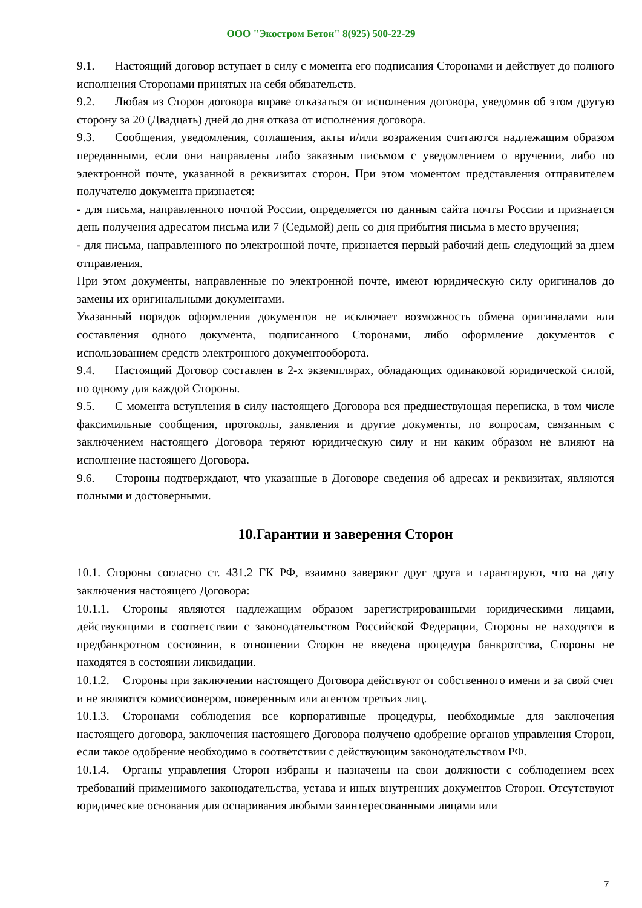ООО "Экостром Бетон" 8(925) 500-22-29
9.1. Настоящий договор вступает в силу с момента его подписания Сторонами и действует до полного исполнения Сторонами принятых на себя обязательств.
9.2. Любая из Сторон договора вправе отказаться от исполнения договора, уведомив об этом другую сторону за 20 (Двадцать) дней до дня отказа от исполнения договора.
9.3. Сообщения, уведомления, соглашения, акты и/или возражения считаются надлежащим образом переданными, если они направлены либо заказным письмом с уведомлением о вручении, либо по электронной почте, указанной в реквизитах сторон. При этом моментом представления отправителем получателю документа признается:
- для письма, направленного почтой России, определяется по данным сайта почты России и признается день получения адресатом письма или 7 (Седьмой) день со дня прибытия письма в место вручения;
- для письма, направленного по электронной почте, признается первый рабочий день следующий за днем отправления.
При этом документы, направленные по электронной почте, имеют юридическую силу оригиналов до замены их оригинальными документами.
Указанный порядок оформления документов не исключает возможность обмена оригиналами или составления одного документа, подписанного Сторонами, либо оформление документов с использованием средств электронного документооборота.
9.4. Настоящий Договор составлен в 2-х экземплярах, обладающих одинаковой юридической силой, по одному для каждой Стороны.
9.5. С момента вступления в силу настоящего Договора вся предшествующая переписка, в том числе факсимильные сообщения, протоколы, заявления и другие документы, по вопросам, связанным с заключением настоящего Договора теряют юридическую силу и ни каким образом не влияют на исполнение настоящего Договора.
9.6. Стороны подтверждают, что указанные в Договоре сведения об адресах и реквизитах, являются полными и достоверными.
10.Гарантии и заверения Сторон
10.1. Стороны согласно ст. 431.2 ГК РФ, взаимно заверяют друг друга и гарантируют, что на дату заключения настоящего Договора:
10.1.1. Стороны являются надлежащим образом зарегистрированными юридическими лицами, действующими в соответствии с законодательством Российской Федерации, Стороны не находятся в предбанкротном состоянии, в отношении Сторон не введена процедура банкротства, Стороны не находятся в состоянии ликвидации.
10.1.2. Стороны при заключении настоящего Договора действуют от собственного имени и за свой счет и не являются комиссионером, поверенным или агентом третьих лиц.
10.1.3. Сторонами соблюдения все корпоративные процедуры, необходимые для заключения настоящего договора, заключения настоящего Договора получено одобрение органов управления Сторон, если такое одобрение необходимо в соответствии с действующим законодательством РФ.
10.1.4. Органы управления Сторон избраны и назначены на свои должности с соблюдением всех требований применимого законодательства, устава и иных внутренних документов Сторон. Отсутствуют юридические основания для оспаривания любыми заинтересованными лицами или
7